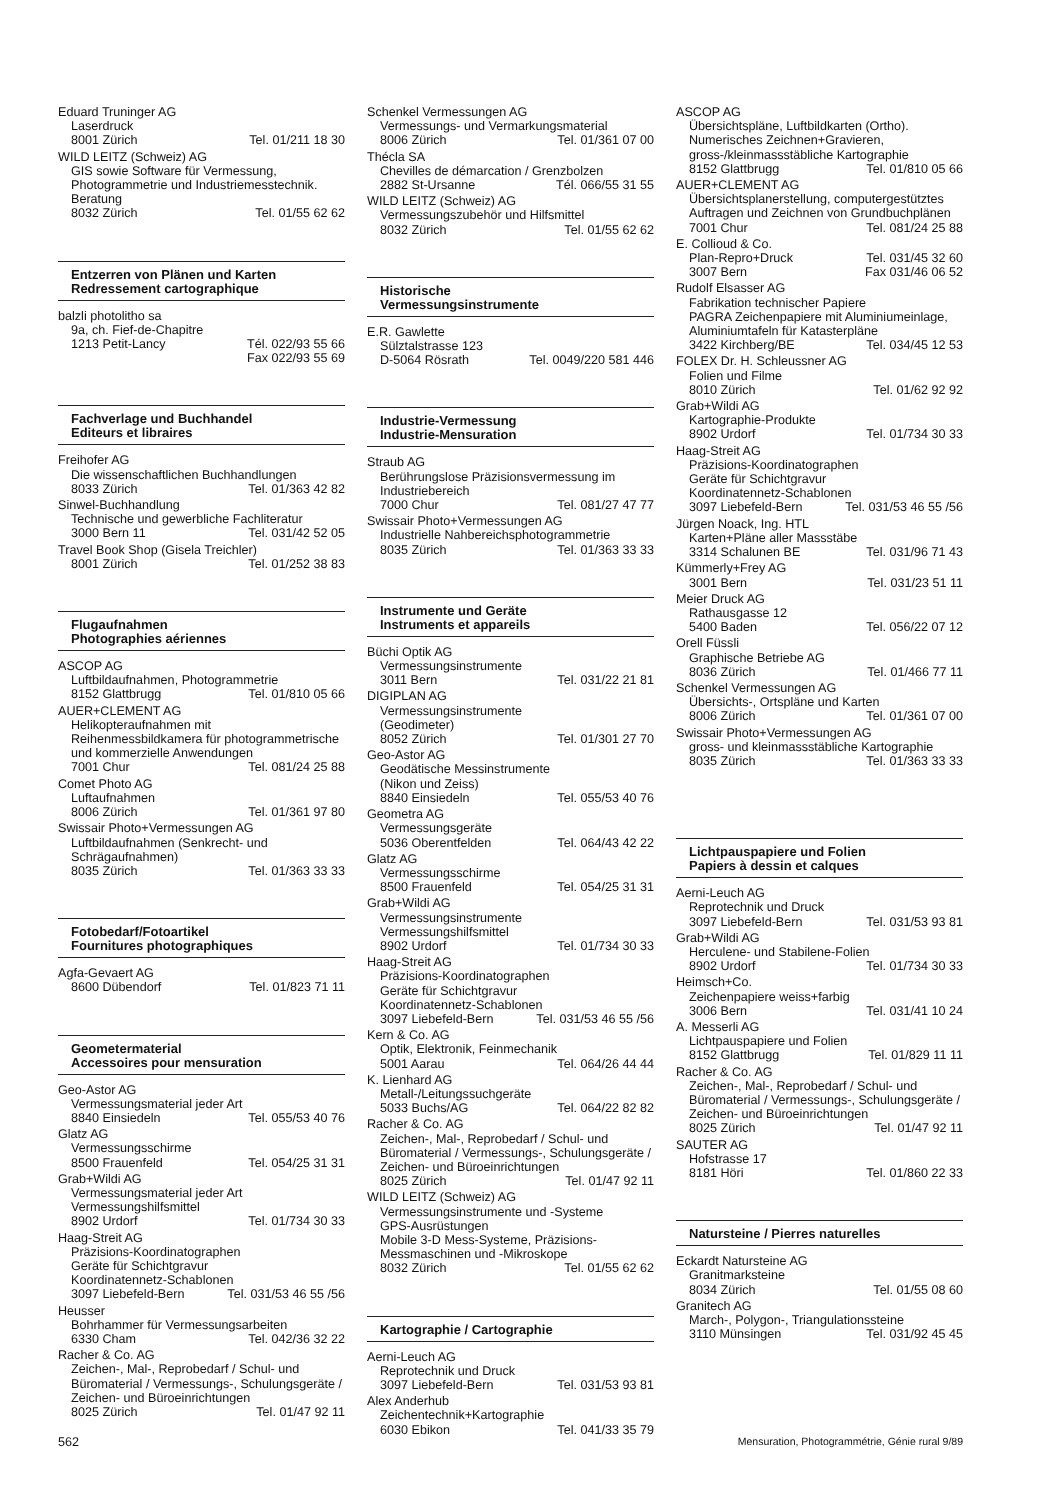Eduard Truninger AG
Laserdruck
8001 Zürich Tel. 01/211 18 30
WILD LEITZ (Schweiz) AG
GIS sowie Software für Vermessung, Photogrammetrie und Industriemesstechnik. Beratung
8032 Zürich Tel. 01/55 62 62
Entzerren von Plänen und Karten
Redressement cartographique
balzli photolitho sa
9a, ch. Fief-de-Chapitre
1213 Petit-Lancy Tél. 022/93 55 66
Fax 022/93 55 69
Fachverlage und Buchhandel
Editeurs et libraires
Freihofer AG
Die wissenschaftlichen Buchhandlungen
8033 Zürich Tel. 01/363 42 82
Sinwel-Buchhandlung
Technische und gewerbliche Fachliteratur
3000 Bern 11 Tel. 031/42 52 05
Travel Book Shop (Gisela Treichler)
8001 Zürich Tel. 01/252 38 83
Flugaufnahmen
Photographies aériennes
ASCOP AG
Luftbildaufnahmen, Photogrammetrie
8152 Glattbrugg Tel. 01/810 05 66
AUER+CLEMENT AG
Helikopteraufnahmen mit Reihenmessbildkamera für photogrammetrische und kommerzielle Anwendungen
7001 Chur Tel. 081/24 25 88
Comet Photo AG
Luftaufnahmen
8006 Zürich Tel. 01/361 97 80
Swissair Photo+Vermessungen AG
Luftbildaufnahmen (Senkrecht- und Schrägaufnahmen)
8035 Zürich Tel. 01/363 33 33
Fotobedarf/Fotoartikel
Fournitures photographiques
Agfa-Gevaert AG
8600 Dübendorf Tel. 01/823 71 11
Geometermaterial
Accessoires pour mensuration
Geo-Astor AG
Vermessungsmaterial jeder Art
8840 Einsiedeln Tel. 055/53 40 76
Glatz AG
Vermessungsschirme
8500 Frauenfeld Tel. 054/25 31 31
Grab+Wildi AG
Vermessungsmaterial jeder Art
Vermessungshilfsmittel
8902 Urdorf Tel. 01/734 30 33
Haag-Streit AG
Präzisions-Koordinatographen
Geräte für Schichtgravur
Koordinatennetz-Schablonen
3097 Liebefeld-Bern Tel. 031/53 46 55 /56
Heusser
Bohrhammer für Vermessungsarbeiten
6330 Cham Tel. 042/36 32 22
Racher & Co. AG
Zeichen-, Mal-, Reprobedarf / Schul- und Büromaterial / Vermessungs-, Schulungsgeräte / Zeichen- und Büroeinrichtungen
8025 Zürich Tel. 01/47 92 11
Schenkel Vermessungen AG
Vermessungs- und Vermarkungsmaterial
8006 Zürich Tel. 01/361 07 00
Thécla SA
Chevilles de démarcation / Grenzbolzen
2882 St-Ursanne Tél. 066/55 31 55
WILD LEITZ (Schweiz) AG
Vermessungszubehör und Hilfsmittel
8032 Zürich Tel. 01/55 62 62
Historische
Vermessungsinstrumente
E.R. Gawlette
Sülztalstrasse 123
D-5064 Rösrath Tel. 0049/220 581 446
Industrie-Vermessung
Industrie-Mensuration
Straub AG
Berührungslose Präzisionsvermessung im Industriebereich
7000 Chur Tel. 081/27 47 77
Swissair Photo+Vermessungen AG
Industrielle Nahbereichsphotogrammetrie
8035 Zürich Tel. 01/363 33 33
Instrumente und Geräte
Instruments et appareils
Büchi Optik AG
Vermessungsinstrumente
3011 Bern Tel. 031/22 21 81
DIGIPLAN AG
Vermessungsinstrumente
(Geodimeter)
8052 Zürich Tel. 01/301 27 70
Geo-Astor AG
Geodätische Messinstrumente
(Nikon und Zeiss)
8840 Einsiedeln Tel. 055/53 40 76
Geometra AG
Vermessungsgeräte
5036 Oberentfelden Tel. 064/43 42 22
Glatz AG
Vermessungsschirme
8500 Frauenfeld Tel. 054/25 31 31
Grab+Wildi AG
Vermessungsinstrumente
Vermessungshilfsmittel
8902 Urdorf Tel. 01/734 30 33
Haag-Streit AG
Präzisions-Koordinatographen
Geräte für Schichtgravur
Koordinatennetz-Schablonen
3097 Liebefeld-Bern Tel. 031/53 46 55 /56
Kern & Co. AG
Optik, Elektronik, Feinmechanik
5001 Aarau Tel. 064/26 44 44
K. Lienhard AG
Metall-/Leitungssuchgeräte
5033 Buchs/AG Tel. 064/22 82 82
Racher & Co. AG
Zeichen-, Mal-, Reprobedarf / Schul- und Büromaterial / Vermessungs-, Schulungsgeräte / Zeichen- und Büroeinrichtungen
8025 Zürich Tel. 01/47 92 11
WILD LEITZ (Schweiz) AG
Vermessungsinstrumente und -Systeme
GPS-Ausrüstungen
Mobile 3-D Mess-Systeme, Präzisions-Messmaschinen und -Mikroskope
8032 Zürich Tel. 01/55 62 62
Kartographie / Cartographie
Aerni-Leuch AG
Reprotechnik und Druck
3097 Liebefeld-Bern Tel. 031/53 93 81
Alex Anderhub
Zeichentechnik+Kartographie
6030 Ebikon Tel. 041/33 35 79
ASCOP AG
Übersichtspläne, Luftbildkarten (Ortho). Numerisches Zeichnen+Gravieren, gross-/kleinmassstäbliche Kartographie
8152 Glattbrugg Tel. 01/810 05 66
AUER+CLEMENT AG
Übersichtsplanerstellung, computergestütztes Auftragen und Zeichnen von Grundbuchplänen
7001 Chur Tel. 081/24 25 88
E. Collioud & Co.
Plan-Repro+Druck Tel. 031/45 32 60
3007 Bern Fax 031/46 06 52
Rudolf Elsasser AG
Fabrikation technischer Papiere
PAGRA Zeichenpapiere mit Aluminiumeinlage, Aluminiumtafeln für Katasterpläne
3422 Kirchberg/BE Tel. 034/45 12 53
FOLEX Dr. H. Schleussner AG
Folien und Filme
8010 Zürich Tel. 01/62 92 92
Grab+Wildi AG
Kartographie-Produkte
8902 Urdorf Tel. 01/734 30 33
Haag-Streit AG
Präzisions-Koordinatographen
Geräte für Schichtgravur
Koordinatennetz-Schablonen
3097 Liebefeld-Bern Tel. 031/53 46 55 /56
Jürgen Noack, Ing. HTL
Karten+Pläne aller Massstäbe
3314 Schalunen BE Tel. 031/96 71 43
Kümmerly+Frey AG
3001 Bern Tel. 031/23 51 11
Meier Druck AG
Rathausgasse 12
5400 Baden Tel. 056/22 07 12
Orell Füssli
Graphische Betriebe AG
8036 Zürich Tel. 01/466 77 11
Schenkel Vermessungen AG
Übersichts-, Ortspläne und Karten
8006 Zürich Tel. 01/361 07 00
Swissair Photo+Vermessungen AG
gross- und kleinmassstäbliche Kartographie
8035 Zürich Tel. 01/363 33 33
Lichtpauspapiere und Folien
Papiers à dessin et calques
Aerni-Leuch AG
Reprotechnik und Druck
3097 Liebefeld-Bern Tel. 031/53 93 81
Grab+Wildi AG
Herculene- und Stabilene-Folien
8902 Urdorf Tel. 01/734 30 33
Heimsch+Co.
Zeichenpapiere weiss+farbig
3006 Bern Tel. 031/41 10 24
A. Messerli AG
Lichtpauspapiere und Folien
8152 Glattbrugg Tel. 01/829 11 11
Racher & Co. AG
Zeichen-, Mal-, Reprobedarf / Schul- und Büromaterial / Vermessungs-, Schulungsgeräte / Zeichen- und Büroeinrichtungen
8025 Zürich Tel. 01/47 92 11
SAUTER AG
Hofstrasse 17
8181 Höri Tel. 01/860 22 33
Natursteine / Pierres naturelles
Eckardt Natursteine AG
Granitmarksteine
8034 Zürich Tel. 01/55 08 60
Granitech AG
March-, Polygon-, Triangulationssteine
3110 Münsingen Tel. 031/92 45 45
562 Mensuration, Photogrammétrie, Génie rural 9/89